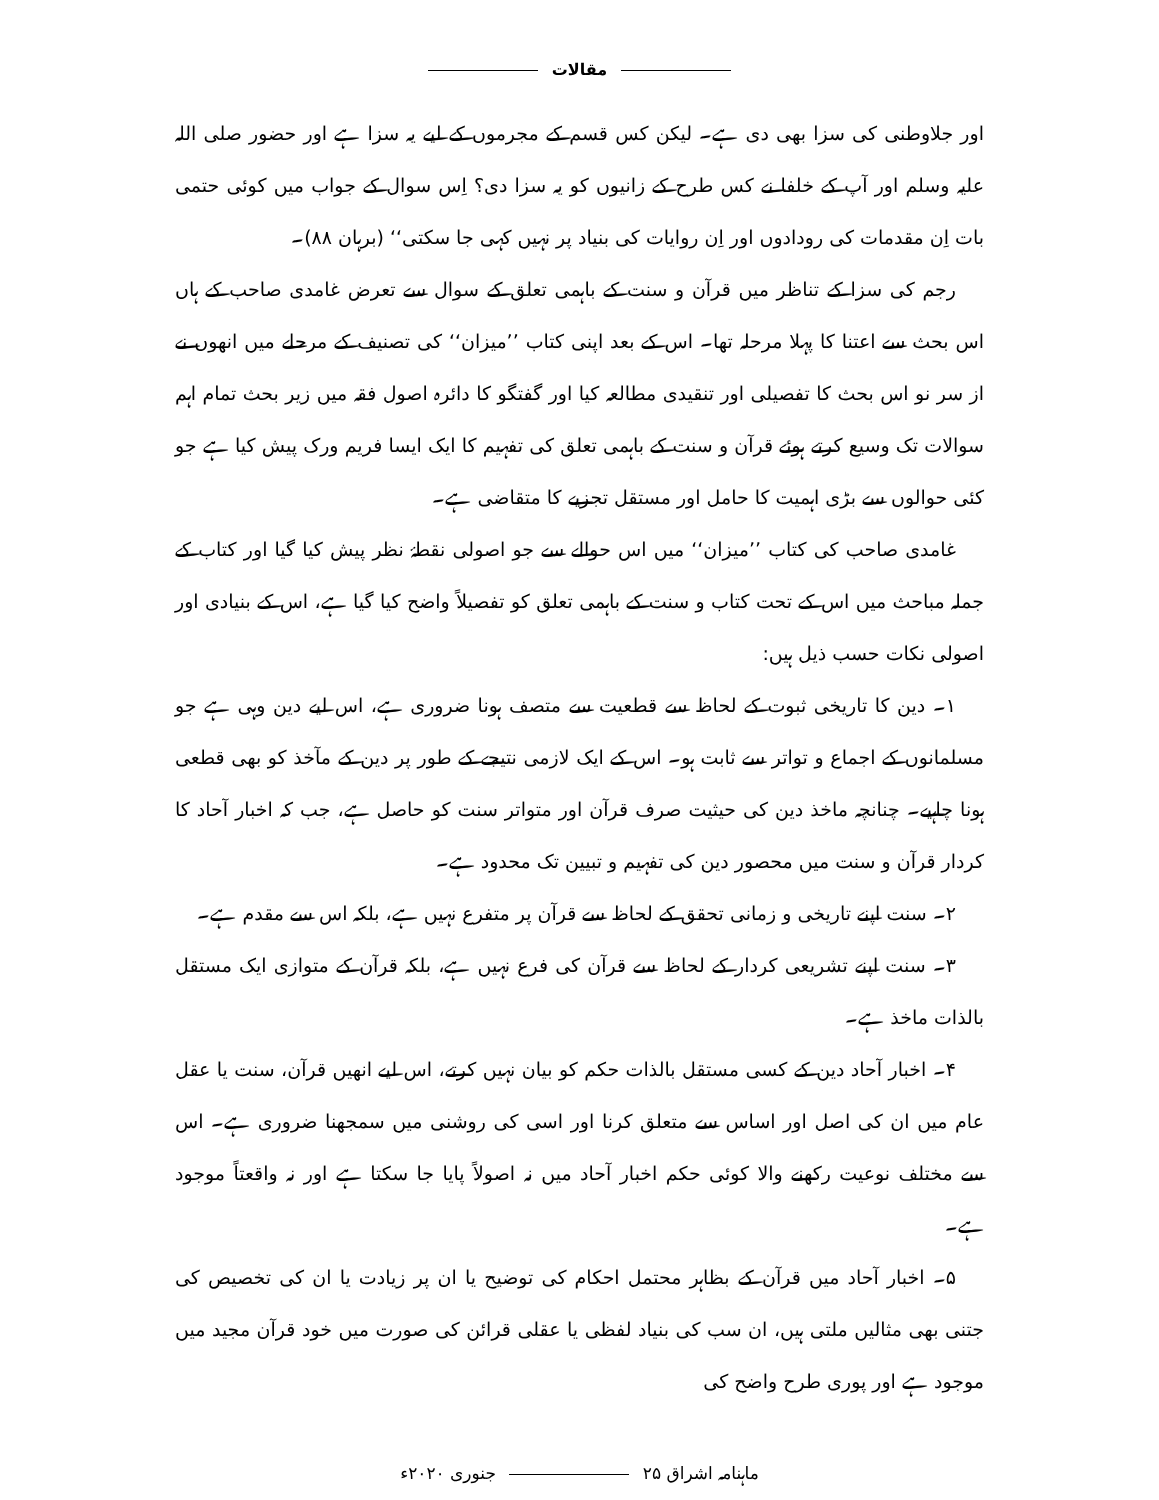مقالات
اور جلاوطنی کی سزا بھی دی ہے۔ لیکن کس قسم کے مجرموں کے لیے یہ سزا ہے اور حضور صلی اللہ علیہ وسلم اور آپ کے خلفا نے کس طرح کے زانیوں کو یہ سزا دی؟ اِس سوال کے جواب میں کوئی حتمی بات اِن مقدمات کی رودادوں اور اِن روایات کی بنیاد پر نہیں کہی جا سکتی‘‘ (برہان ۸۸)۔
رجم کی سزا کے تناظر میں قرآن و سنت کے باہمی تعلق کے سوال سے تعرض غامدی صاحب کے ہاں اس بحث سے اعتنا کا پہلا مرحلہ تھا۔ اس کے بعد اپنی کتاب ’’میزان‘‘ کی تصنیف کے مرحلے میں انھوں نے از سر نو اس بحث کا تفصیلی اور تنقیدی مطالعہ کیا اور گفتگو کا دائرہ اصول فقہ میں زیر بحث تمام اہم سوالات تک وسیع کرتے ہوئے قرآن و سنت کے باہمی تعلق کی تفہیم کا ایک ایسا فریم ورک پیش کیا ہے جو کئی حوالوں سے بڑی اہمیت کا حامل اور مستقل تجزیے کا متقاضی ہے۔
غامدی صاحب کی کتاب ’’میزان‘‘ میں اس حوالے سے جو اصولی نقطۂ نظر پیش کیا گیا اور کتاب کے جملہ مباحث میں اس کے تحت کتاب و سنت کے باہمی تعلق کو تفصیلاً واضح کیا گیا ہے، اس کے بنیادی اور اصولی نکات حسب ذیل ہیں:
۱۔ دین کا تاریخی ثبوت کے لحاظ سے قطعیت سے متصف ہونا ضروری ہے، اس لیے دین وہی ہے جو مسلمانوں کے اجماع و تواتر سے ثابت ہو۔ اس کے ایک لازمی نتیجے کے طور پر دین کے مآخذ کو بھی قطعی ہونا چاہیے۔ چنانچہ ماخذ دین کی حیثیت صرف قرآن اور متواتر سنت کو حاصل ہے، جب کہ اخبار آحاد کا کردار قرآن و سنت میں محصور دین کی تفہیم و تبیین تک محدود ہے۔
۲۔ سنت اپنے تاریخی و زمانی تحقق کے لحاظ سے قرآن پر متفرع نہیں ہے، بلکہ اس سے مقدم ہے۔
۳۔ سنت اپنے تشریعی کردار کے لحاظ سے قرآن کی فرع نہیں ہے، بلکہ قرآن کے متوازی ایک مستقل بالذات ماخذ ہے۔
۴۔ اخبار آحاد دین کے کسی مستقل بالذات حکم کو بیان نہیں کرتے، اس لیے انھیں قرآن، سنت یا عقل عام میں ان کی اصل اور اساس سے متعلق کرنا اور اسی کی روشنی میں سمجھنا ضروری ہے۔ اس سے مختلف نوعیت رکھنے والا کوئی حکم اخبار آحاد میں نہ اصولاً پایا جا سکتا ہے اور نہ واقعتاً موجود ہے۔
۵۔ اخبار آحاد میں قرآن کے بظاہر محتمل احکام کی توضیح یا ان پر زیادت یا ان کی تخصیص کی جتنی بھی مثالیں ملتی ہیں، ان سب کی بنیاد لفظی یا عقلی قرائن کی صورت میں خود قرآن مجید میں موجود ہے اور پوری طرح واضح کی
ماہنامہ اشراق ۲۵ جنوری ۲۰۲۰ء